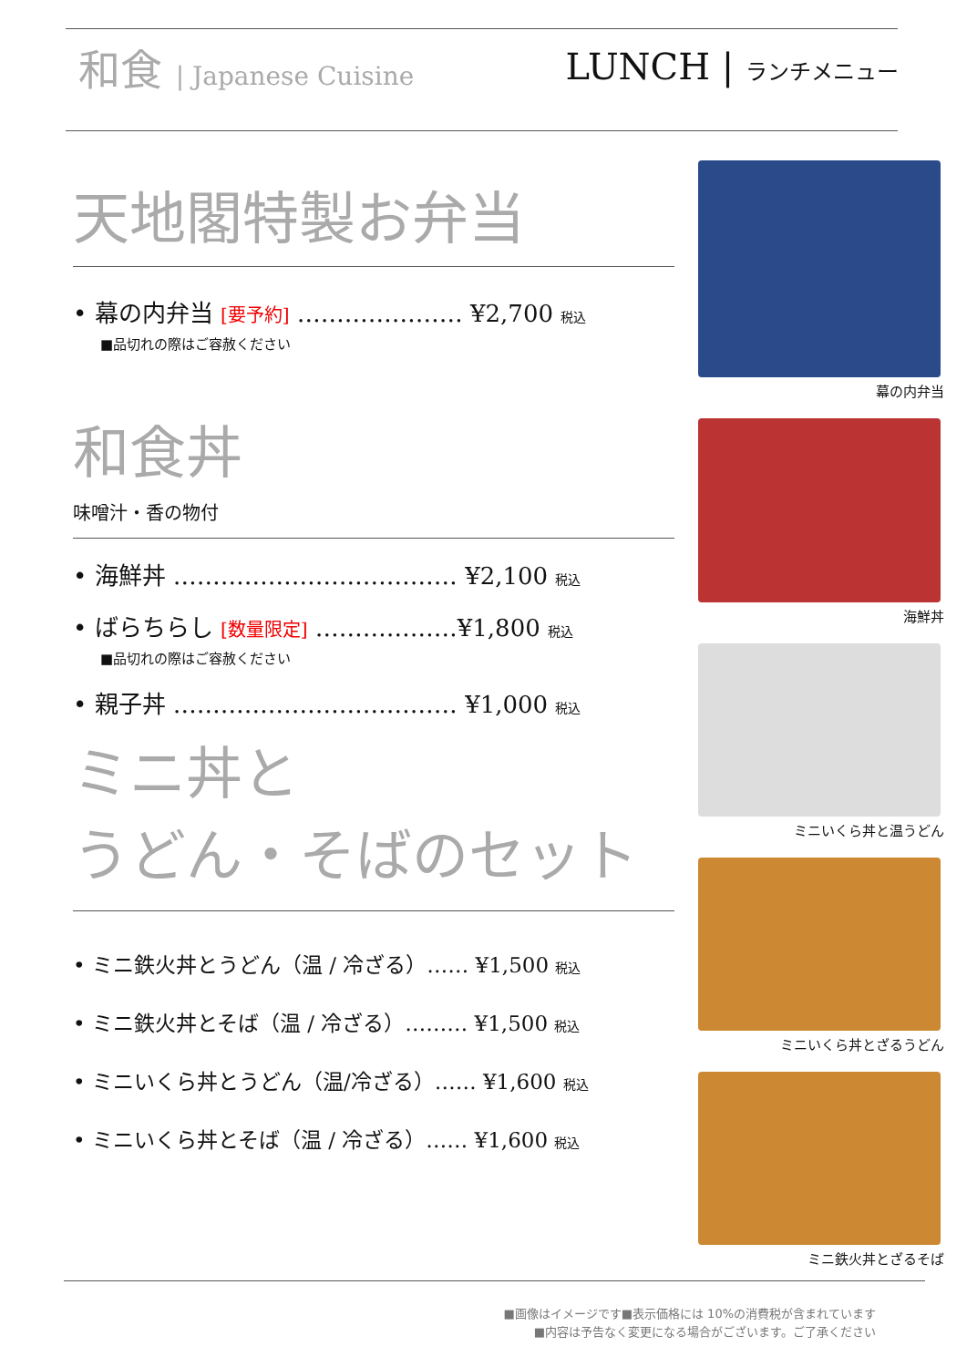和食 | Japanese Cuisine
LUNCH | ランチメニュー
天地閣特製お弁当
• 幕の内弁当 [要予約] ………………… ¥2,700 税込
■品切れの際はご容赦ください
和食丼
味噌汁・香の物付
• 海鮮丼 ……………………………… ¥2,100 税込
• ばらちらし [数量限定] ………………¥1,800 税込
■品切れの際はご容赦ください
• 親子丼 ……………………………… ¥1,000 税込
ミニ丼と
うどん・そばのセット
• ミニ鉄火丼とうどん（温 / 冷ざる）…… ¥1,500 税込
• ミニ鉄火丼とそば（温 / 冷ざる）……… ¥1,500 税込
• ミニいくら丼とうどん（温/冷ざる）…… ¥1,600 税込
• ミニいくら丼とそば（温 / 冷ざる）…… ¥1,600 税込
幕の内弁当
海鮮丼
ミニいくら丼と温うどん
ミニいくら丼とざるうどん
ミニ鉄火丼とざるそば
■画像はイメージです■表示価格には 10%の消費税が含まれています
■内容は予告なく変更になる場合がございます。ご了承ください